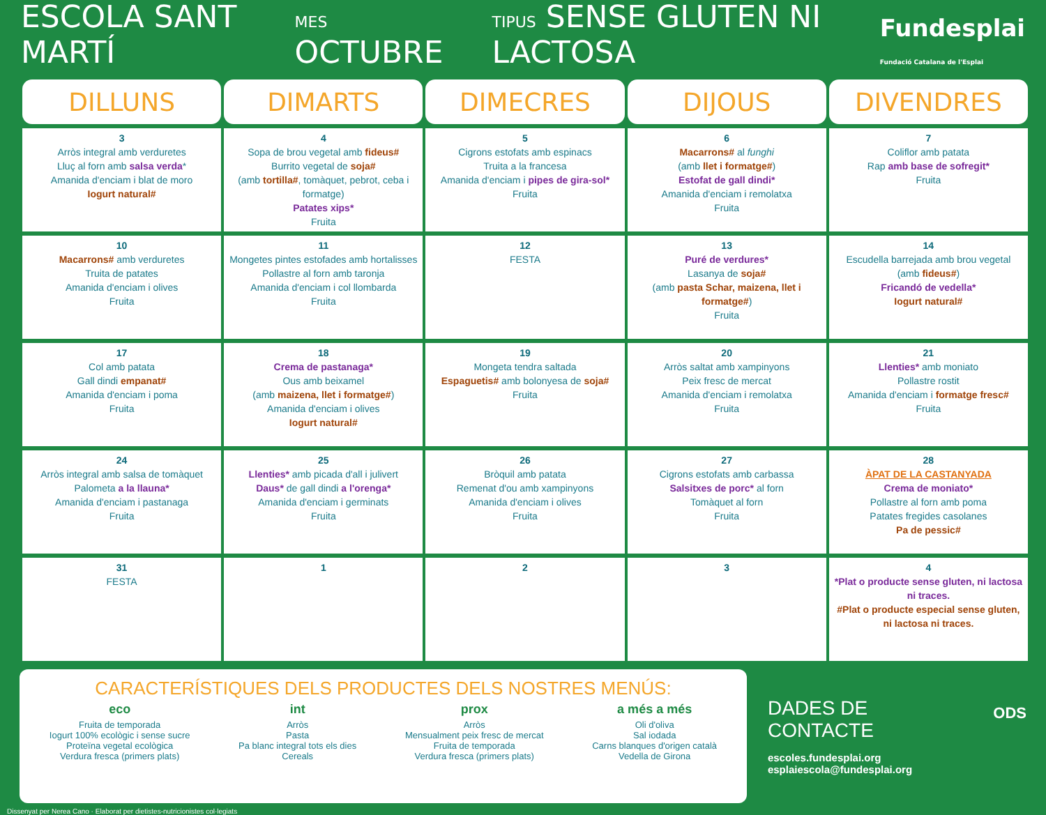ESCOLA SANT MARTÍ MES OCTUBRE TIPUS SENSE GLUTEN NI LACTOSA Fundesplai
Fundació Catalana de l'Esplai
| DILLUNS | DIMARTS | DIMECRES | DIJOUS | DIVENDRES |
| --- | --- | --- | --- | --- |
| 3 Arròs integral amb verduretes Lluç al forn amb salsa verda * Amanida d'enciam i blat de moro Iogurt natural# | 4 Sopa de brou vegetal amb fideus# Burrito vegetal de soja# (amb tortilla# , tomàquet, pebrot, ceba i formatge) Patates xips* Fruita | 5 Cigrons estofats amb espinacs Truita a la francesa Amanida d'enciam i pipes de gira-sol* Fruita | 6 Macarrons# al funghi (amb llet i formatge# ) Estofat de gall dindi* Amanida d'enciam i remolatxa Fruita | 7 Coliflor amb patata Rap amb base de sofregit* Fruita |
| 10 Macarrons# amb verduretes Truita de patates Amanida d'enciam i olives Fruita | 11 Mongetes pintes estofades amb hortalisses Pollastre al forn amb taronja Amanida d'enciam i col llombarda Fruita | 12 FESTA | 13 Puré de verdures* Lasanya de soja# (amb pasta Schar, maizena, llet i formatge# ) Fruita | 14 Escudella barrejada amb brou vegetal (amb fideus# ) Fricandó de vedella* Iogurt natural# |
| 17 Col amb patata Gall dindi empanat# Amanida d'enciam i poma Fruita | 18 Crema de pastanaga* Ous amb beixamel (amb maizena, llet i formatge# ) Amanida d'enciam i olives Iogurt natural# | 19 Mongeta tendra saltada Espaguetis# amb bolonyesa de soja# Fruita | 20 Arròs saltat amb xampinyons Peix fresc de mercat Amanida d'enciam i remolatxa Fruita | 21 Llenties* amb moniato Pollastre rostit Amanida d'enciam i formatge fresc# Fruita |
| 24 Arròs integral amb salsa de tomàquet Palometa a la llauna* Amanida d'enciam i pastanaga Fruita | 25 Llenties* amb picada d'all i julivert Daus* de gall dindi a l'orenga* Amanida d'enciam i germinats Fruita | 26 Bròquil amb patata Remenat d'ou amb xampinyons Amanida d'enciam i olives Fruita | 27 Cigrons estofats amb carbassa Salsitxes de porc* al forn Tomàquet al forn Fruita | 28 ÀPAT DE LA CASTANYADA Crema de moniato* Pollastre al forn amb poma Patates fregides casolanes Pa de pessic# |
| 31 FESTA | 1 | 2 | 3 | 4 *Plat o producte sense gluten, ni lactosa ni traces. #Plat o producte especial sense gluten, ni lactosa ni traces. |
CARACTERÍSTIQUES DELS PRODUCTES DELS NOSTRES MENÚS:
eco
Fruita de temporada
Iogurt 100% ecològic i sense sucre
Proteïna vegetal ecològica
Verdura fresca (primers plats)
int
Arròs
Pasta
Pa blanc integral tots els dies
Cereals
prox
Arròs
Mensualment peix fresc de mercat
Fruita de temporada
Verdura fresca (primers plats)
a més a més
Oli d'oliva
Sal iodada
Carns blanques d'origen català
Vedella de Girona
DADES DE CONTACTE
escoles.fundesplai.org
esplaiescola@fundesplai.org
ODS
Dissenyat per Nerea Cano · Elaborat per dietistes-nutricionistes col·legiats